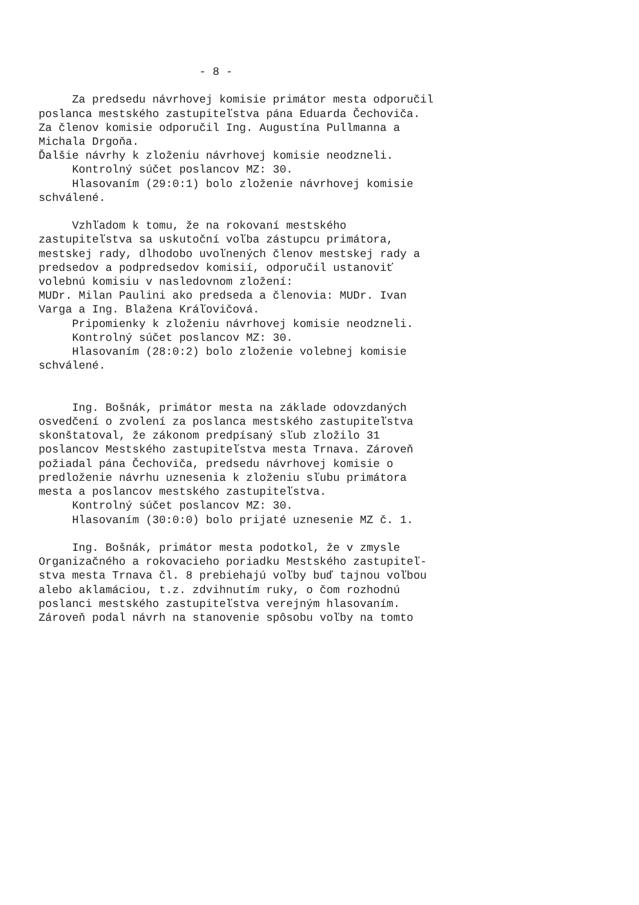- 8 - Za predsedu návrhovej komisie primátor mesta odporučil poslanca mestského zastupiteľstva pána Eduarda Čechoviča. Za členov komisie odporučil Ing. Augustína Pullmanna a Michala Drgoňa. Ďalšie návrhy k zloženiu návrhovej komisie neodzneli. Kontrolný súčet poslancov MZ: 30. Hlasovaním (29:0:1) bolo zloženie návrhovej komisie schválené. Vzhľadom k tomu, že na rokovaní mestského zastupiteľstva sa uskutoční voľba zástupcu primátora, mestskej rady, dlhodobo uvoľnených členov mestskej rady a predsedov a podpredsedov komisií, odporučil ustanoviť volebnú komisiu v nasledovnom zložení: MUDr. Milan Paulini ako predseda a členovia: MUDr. Ivan Varga a Ing. Blažena Kráľovičová. Pripomienky k zloženiu návrhovej komisie neodzneli. Kontrolný súčet poslancov MZ: 30. Hlasovaním (28:0:2) bolo zloženie volebnej komisie schválené. Ing. Bošnák, primátor mesta na základe odovzdaných osvedčení o zvolení za poslanca mestského zastupiteľstva skonštatoval, že zákonom predpísaný sľub zložilo 31 poslancov Mestského zastupiteľstva mesta Trnava. Zároveň požiadal pána Čechoviča, predsedu návrhovej komisie o predloženie návrhu uznesenia k zloženiu sľubu primátora mesta a poslancov mestského zastupiteľstva. Kontrolný súčet poslancov MZ: 30. Hlasovaním (30:0:0) bolo prijaté uznesenie MZ č. 1. Ing. Bošnák, primátor mesta podotkol, že v zmysle Organizačného a rokovacieho poriadku Mestského zastupiteľ- stva mesta Trnava čl. 8 prebiehajú voľby buď tajnou voľbou alebo aklamáciou, t.z. zdvihnutím ruky, o čom rozhodnú poslanci mestského zastupiteľstva verejným hlasovaním. Zároveň podal návrh na stanovenie spôsobu voľby na tomto